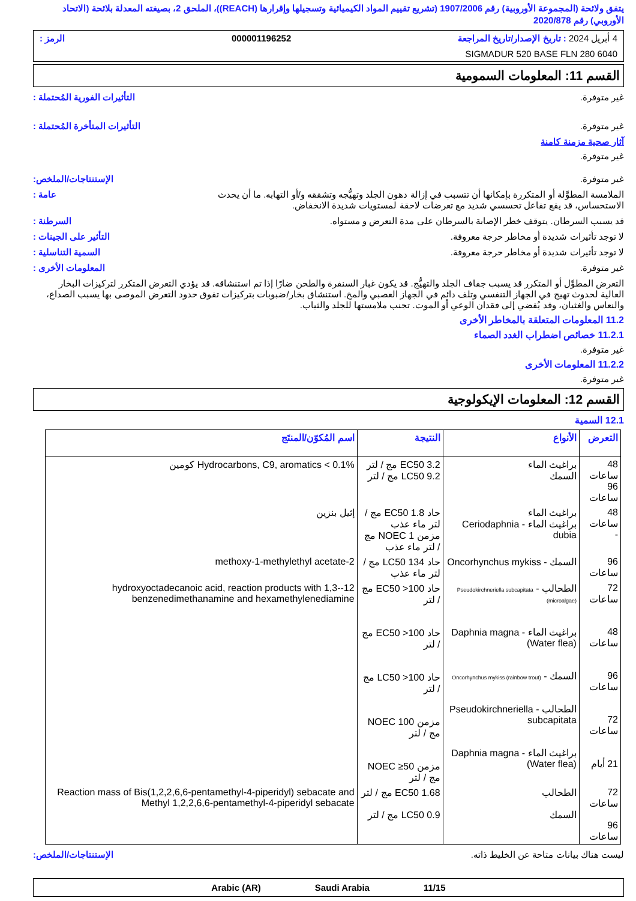يتفق ولائحة (المجموعة الأوروبية) رقم 1907/2006 (تشريع تقييم المواد الكيميائية وتسجيلها وإقرارها (REACH))، الملحق 2، بصيغته المعدلة بلائحة (الاتحاد الأوروبي) رقم 2020/878
4 أبريل 2024 : تاريخ الإصدار/تاريخ المراجعة 000001196252 الرمز :
SIGMADUR 520 BASE FLN 280 6040
القسم 11: المعلومات السمومية
غير متوفرة. التأثيرات الفورية المُحتملة :
غير متوفرة. التأثيرات المتأخرة المُحتملة :
آثار صحية مزمنة كامنة
غير متوفرة.
غير متوفرة. الإستنتاجات/الملخص:
الملامسة المطوَّلة أو المتكررة بإمكانها أن تتسبب في إزالة دهون الجلد وتهيُّجه وتشققه و/أو التهابه. ما أن يحدث الاستحساس، قد يقع تفاعل تحسسي شديد مع تعرضات لاحقة لمستويات شديدة الانخفاض. عامة :
قد يسبب السرطان. يتوقف خطر الإصابة بالسرطان على مدة التعرض و مستواه. السرطنة :
لا توجد تأثيرات شديدة أو مخاطر حرجة معروفة. التأثير على الجينات :
لا توجد تأثيرات شديدة أو مخاطر حرجة معروفة. السمية التناسلية :
غير متوفرة. المعلومات الأخرى :
التعرض المطوَّل أو المتكرر قد يسبب جفاف الجلد والتهيُّج. قد يكون غبار السنفرة والطحن ضارًا إذا تم استنشاقه. قد يؤدي التعرض المتكرر لتركيزات البخار العالية لحدوث تهيج في الجهاز التنفسي وتلف دائم في الجهاز العصبي والمخ. استنشاق بخار/ضبوبات بتركيزات تفوق حدود التعرض الموصى بها يسبب الصداع، والنعاس والغثيان، وقد يُفضي إلى فقدان الوعي أو الموت. تجنب ملامستها للجلد والثياب.
11.2 المعلومات المتعلقة بالمخاطر الأخرى
11.2.1 خصائص اضطراب الغدد الصماء
غير متوفرة.
11.2.2 المعلومات الأخرى
غير متوفرة.
القسم 12: المعلومات الإيكولوجية
12.1 السمية
| التعرض | الأنواع | النتيجة | اسم المُكوّن/المنتَج |
| --- | --- | --- | --- |
| 48 ساعات 96 ساعات | براغيث الماء السمك | EC50 3.2 مج / لتر LC50 9.2 مج / لتر | Hydrocarbons, C9, aromatics < 0.1% كومين |
| 48 ساعات - | براغيث الماء براغيث الماء - Ceriodaphnia dubia | حاد EC50 1.8 مج / لتر ماء عذب مزمن NOEC 1 مج / لتر ماء عذب | إثيل بنزين |
| 96 ساعات | السمك - Oncorhynchus mykiss | حاد LC50 134 مج / لتر ماء عذب | 2-methoxy-1-methylethyl acetate |
| 72 ساعات 48 ساعات 96 ساعات 72 ساعات 21 أيام | الطحالب - Pseudokirchneriella subcapitata (microalgae) براغيث الماء - Daphnia magna (Water flea) السمك - Oncorhynchus mykiss (rainbow trout) الطحالب - Pseudokirchneriella subcapitata براغيث الماء - Daphnia magna (Water flea) | حاد EC50 >100 مج / لتر حاد EC50 >100 مج / لتر حاد LC50 >100 مج / لتر مزمن NOEC 100 مج / لتر مزمن NOEC ≥50 مج / لتر | 12-hydroxyoctadecanoic acid, reaction products with 1,3-benzenedimethanamine and hexamethylenediamine |
| 72 ساعات 96 ساعات | الطحالب السمك | EC50 1.68 مج / لتر LC50 0.9 مج / لتر | Reaction mass of Bis(1,2,2,6,6-pentamethyl-4-piperidyl) sebacate and Methyl 1,2,2,6,6-pentamethyl-4-piperidyl sebacate |
ليست هناك بيانات متاحة عن الخليط ذاته. الإستنتاجات/الملخص:
Arabic (AR) Saudi Arabia 11/15